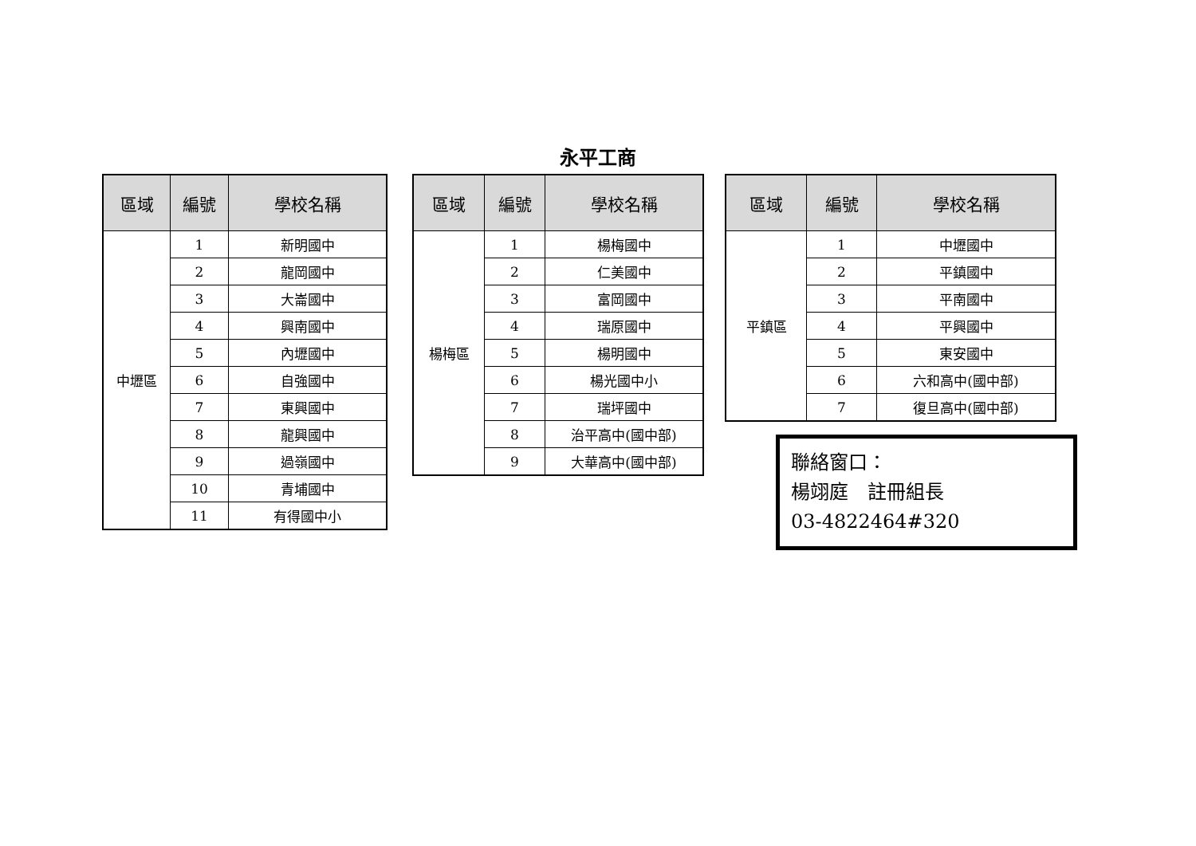永平工商
| 區域 | 編號 | 學校名稱 |
| --- | --- | --- |
| 中壢區 | 1 | 新明國中 |
| | 2 | 龍岡國中 |
| | 3 | 大崙國中 |
| | 4 | 興南國中 |
| | 5 | 內壢國中 |
| | 6 | 自強國中 |
| | 7 | 東興國中 |
| | 8 | 龍興國中 |
| | 9 | 過嶺國中 |
| | 10 | 青埔國中 |
| | 11 | 有得國中小 |
| 區域 | 編號 | 學校名稱 |
| --- | --- | --- |
| 楊梅區 | 1 | 楊梅國中 |
| | 2 | 仁美國中 |
| | 3 | 富岡國中 |
| | 4 | 瑞原國中 |
| | 5 | 楊明國中 |
| | 6 | 楊光國中小 |
| | 7 | 瑞坪國中 |
| | 8 | 治平高中(國中部) |
| | 9 | 大華高中(國中部) |
| 區域 | 編號 | 學校名稱 |
| --- | --- | --- |
| 平鎮區 | 1 | 中壢國中 |
| | 2 | 平鎮國中 |
| | 3 | 平南國中 |
| | 4 | 平興國中 |
| | 5 | 東安國中 |
| | 6 | 六和高中(國中部) |
| | 7 | 復旦高中(國中部) |
聯絡窗口：
楊翊庭　註冊組長
03-4822464#320